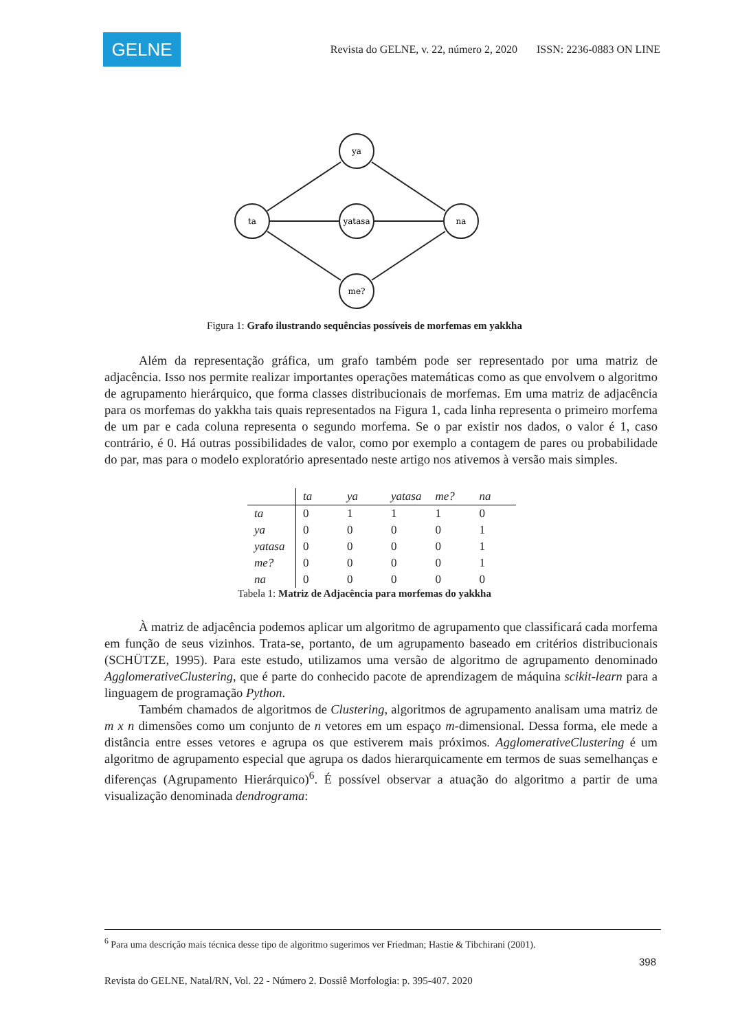GELNE
Revista do GELNE, v. 22, número 2, 2020 ISSN: 2236-0883 ON LINE
ta
ya
yatasa
me?
na
Figura 1: Grafo ilustrando sequências possíveis de morfemas em yakkha
Além da representação gráfica, um grafo também pode ser representado por uma matriz de adjacência. Isso nos permite realizar importantes operações matemáticas como as que envolvem o algoritmo de agrupamento hierárquico, que forma classes distribucionais de morfemas. Em uma matriz de adjacência para os morfemas do yakkha tais quais representados na Figura 1, cada linha representa o primeiro morfema de um par e cada coluna representa o segundo morfema. Se o par existir nos dados, o valor é 1, caso contrário, é 0. Há outras possibilidades de valor, como por exemplo a contagem de pares ou probabilidade do par, mas para o modelo exploratório apresentado neste artigo nos ativemos à versão mais simples.
| | ta | ya | yatasa | me? | na |
| --- | --- | --- | --- | --- | --- |
| ta | 0 | 1 | 1 | 1 | 0 |
| ya | 0 | 0 | 0 | 0 | 1 |
| yatasa | 0 | 0 | 0 | 0 | 1 |
| me? | 0 | 0 | 0 | 0 | 1 |
| na | 0 | 0 | 0 | 0 | 0 |
Tabela 1: Matriz de Adjacência para morfemas do yakkha
À matriz de adjacência podemos aplicar um algoritmo de agrupamento que classificará cada morfema em função de seus vizinhos. Trata-se, portanto, de um agrupamento baseado em critérios distribucionais (SCHÜTZE, 1995). Para este estudo, utilizamos uma versão de algoritmo de agrupamento denominado AgglomerativeClustering, que é parte do conhecido pacote de aprendizagem de máquina scikit-learn para a linguagem de programação Python.
Também chamados de algoritmos de Clustering, algoritmos de agrupamento analisam uma matriz de m x n dimensões como um conjunto de n vetores em um espaço m-dimensional. Dessa forma, ele mede a distância entre esses vetores e agrupa os que estiverem mais próximos. AgglomerativeClustering é um algoritmo de agrupamento especial que agrupa os dados hierarquicamente em termos de suas semelhanças e diferenças (Agrupamento Hierárquico)<sup>6</sup>. É possível observar a atuação do algoritmo a partir de uma visualização denominada dendrograma:
<sup>6</sup> Para uma descrição mais técnica desse tipo de algoritmo sugerimos ver Friedman; Hastie & Tibchirani (2001).
398
Revista do GELNE, Natal/RN, Vol. 22 - Número 2. Dossiê Morfologia: p. 395-407. 2020